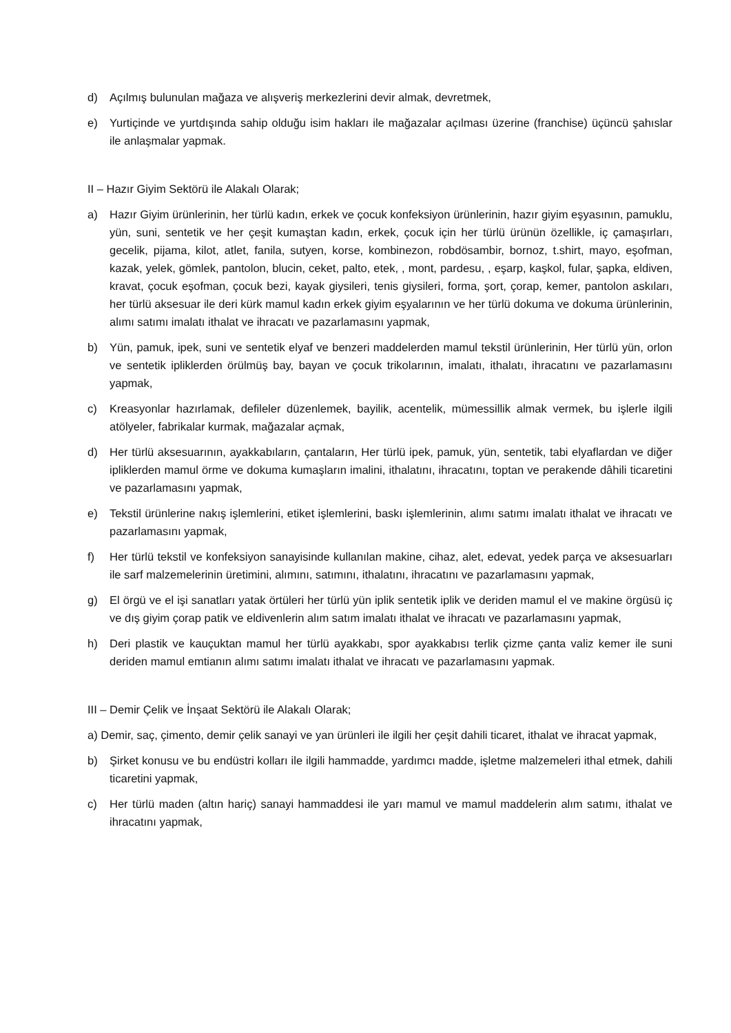d) Açılmış bulunulan mağaza ve alışveriş merkezlerini devir almak, devretmek,
e) Yurtiçinde ve yurtdışında sahip olduğu isim hakları ile mağazalar açılması üzerine (franchise) üçüncü şahıslar ile anlaşmalar yapmak.
II – Hazır Giyim Sektörü ile Alakalı Olarak;
a) Hazır Giyim ürünlerinin, her türlü kadın, erkek ve çocuk konfeksiyon ürünlerinin, hazır giyim eşyasının, pamuklu, yün, suni, sentetik ve her çeşit kumaştan kadın, erkek, çocuk için her türlü ürünün özellikle, iç çamaşırları, gecelik, pijama, kilot, atlet, fanila, sutyen, korse, kombinezon, robdösambir, bornoz, t.shirt, mayo, eşofman, kazak, yelek, gömlek, pantolon, blucin, ceket, palto, etek, , mont, pardesu, , eşarp, kaşkol, fular, şapka, eldiven, kravat, çocuk eşofman, çocuk bezi, kayak giysileri, tenis giysileri, forma, şort, çorap, kemer, pantolon askıları, her türlü aksesuar ile deri kürk mamul kadın erkek giyim eşyalarının ve her türlü dokuma ve dokuma ürünlerinin, alımı satımı imalatı ithalat ve ihracatı ve pazarlamasını yapmak,
b) Yün, pamuk, ipek, suni ve sentetik elyaf ve benzeri maddelerden mamul tekstil ürünlerinin, Her türlü yün, orlon ve sentetik ipliklerden örülmüş bay, bayan ve çocuk trikolarının, imalatı, ithalatı, ihracatını ve pazarlamasını yapmak,
c) Kreasyonlar hazırlamak, defileler düzenlemek, bayilik, acentelik, mümessillik almak vermek, bu işlerle ilgili atölyeler, fabrikalar kurmak, mağazalar açmak,
d) Her türlü aksesuarının, ayakkabıların, çantaların, Her türlü ipek, pamuk, yün, sentetik, tabi elyaflardan ve diğer ipliklerden mamul örme ve dokuma kumaşların imalini, ithalatını, ihracatını, toptan ve perakende dâhili ticaretini ve pazarlamasını yapmak,
e) Tekstil ürünlerine nakış işlemlerini, etiket işlemlerini, baskı işlemlerinin, alımı satımı imalatı ithalat ve ihracatı ve pazarlamasını yapmak,
f) Her türlü tekstil ve konfeksiyon sanayisinde kullanılan makine, cihaz, alet, edevat, yedek parça ve aksesuarları ile sarf malzemelerinin üretimini, alımını, satımını, ithalatını, ihracatını ve pazarlamasını yapmak,
g) El örgü ve el işi sanatları yatak örtüleri her türlü yün iplik sentetik iplik ve deriden mamul el ve makine örgüsü iç ve dış giyim çorap patik ve eldivenlerin alım satım imalatı ithalat ve ihracatı ve pazarlamasını yapmak,
h) Deri plastik ve kauçuktan mamul her türlü ayakkabı, spor ayakkabısı terlik çizme çanta valiz kemer ile suni deriden mamul emtianın alımı satımı imalatı ithalat ve ihracatı ve pazarlamasını yapmak.
III – Demir Çelik ve İnşaat Sektörü ile Alakalı Olarak;
a) Demir, saç, çimento, demir çelik sanayi ve yan ürünleri ile ilgili her çeşit dahili ticaret, ithalat ve ihracat yapmak,
b) Şirket konusu ve bu endüstri kolları ile ilgili hammadde, yardımcı madde, işletme malzemeleri ithal etmek, dahili ticaretini yapmak,
c) Her türlü maden (altın hariç) sanayi hammaddesi ile yarı mamul ve mamul maddelerin alım satımı, ithalat ve ihracatını yapmak,